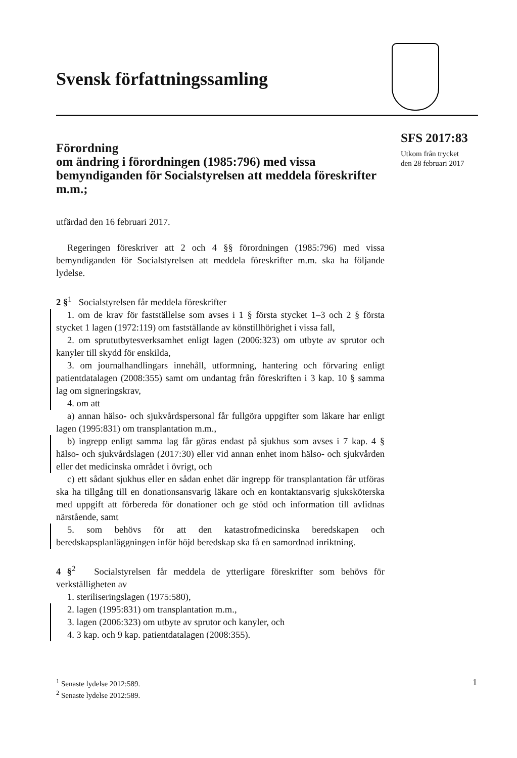Svensk författningssamling
Förordning
om ändring i förordningen (1985:796) med vissa bemyndiganden för Socialstyrelsen att meddela föreskrifter m.m.;
utfärdad den 16 februari 2017.
Regeringen föreskriver att 2 och 4 §§ förordningen (1985:796) med vissa bemyndiganden för Socialstyrelsen att meddela föreskrifter m.m. ska ha följande lydelse.
2 §<sup>1</sup> Socialstyrelsen får meddela föreskrifter
1. om de krav för fastställelse som avses i 1 § första stycket 1–3 och 2 § första stycket 1 lagen (1972:119) om fastställande av könstillhörighet i vissa fall,
2. om sprututbytesverksamhet enligt lagen (2006:323) om utbyte av sprutor och kanyler till skydd för enskilda,
3. om journalhandlingars innehåll, utformning, hantering och förvaring enligt patientdatalagen (2008:355) samt om undantag från föreskriften i 3 kap. 10 § samma lag om signeringskrav,
4. om att
a) annan hälso- och sjukvårdspersonal får fullgöra uppgifter som läkare har enligt lagen (1995:831) om transplantation m.m.,
b) ingrepp enligt samma lag får göras endast på sjukhus som avses i 7 kap. 4 § hälso- och sjukvårdslagen (2017:30) eller vid annan enhet inom hälso- och sjukvården eller det medicinska området i övrigt, och
c) ett sådant sjukhus eller en sådan enhet där ingrepp för transplantation får utföras ska ha tillgång till en donationsansvarig läkare och en kontaktansvarig sjuksköterska med uppgift att förbereda för donationer och ge stöd och information till avlidnas närstående, samt
5. som behövs för att den katastrofmedicinska beredskapen och beredskapsplanläggningen inför höjd beredskap ska få en samordnad inriktning.
4 §<sup>2</sup> Socialstyrelsen får meddela de ytterligare föreskrifter som behövs för verkställigheten av
1. steriliseringslagen (1975:580),
2. lagen (1995:831) om transplantation m.m.,
3. lagen (2006:323) om utbyte av sprutor och kanyler, och
4. 3 kap. och 9 kap. patientdatalagen (2008:355).
<sup>1</sup> Senaste lydelse 2012:589.
<sup>2</sup> Senaste lydelse 2012:589.
SFS 2017:83
Utkom från trycket
den 28 februari 2017
1